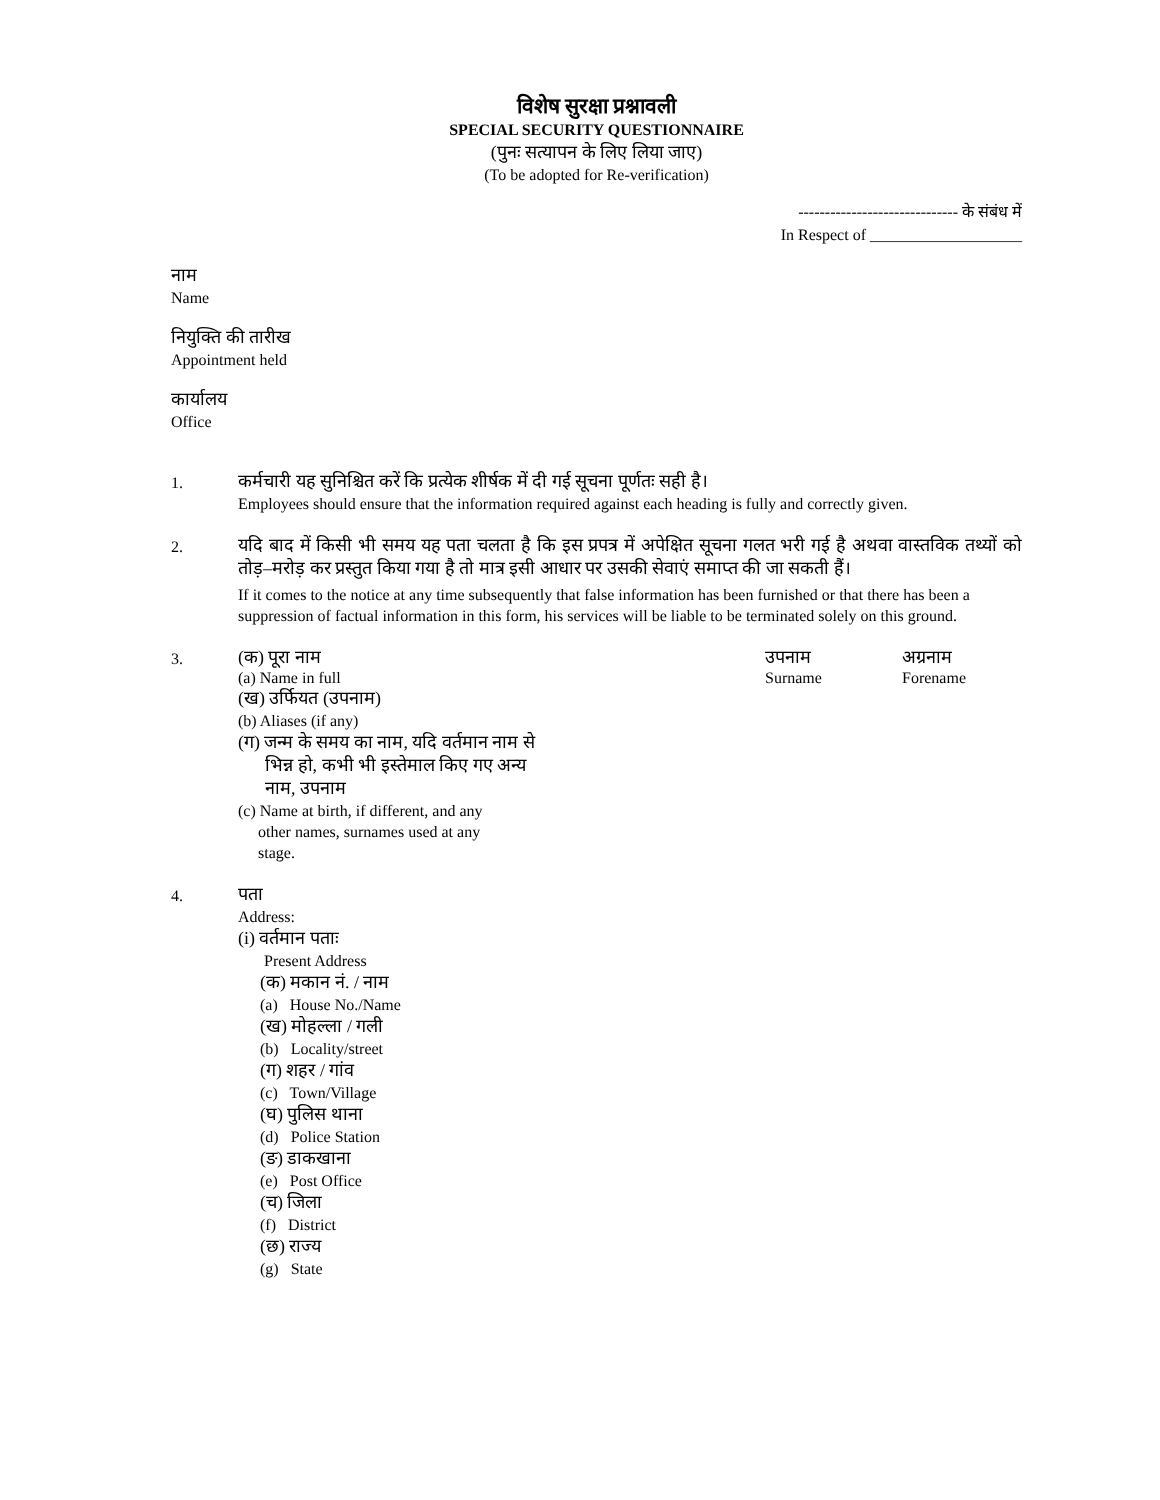विशेष सुरक्षा प्रश्नावली
SPECIAL SECURITY QUESTIONNAIRE
(पुनः सत्यापन के लिए लिया जाए)
(To be adopted for Re-verification)
------------------------------ के संबंध में
In Respect of ___________________
नाम
Name
नियुक्ति की तारीख
Appointment held
कार्यालय
Office
1.
कर्मचारी यह सुनिश्चित करें कि प्रत्येक शीर्षक में दी गई सूचना पूर्णतः सही है।
Employees should ensure that the information required against each heading is fully and correctly given.
2.
यदि बाद में किसी भी समय यह पता चलता है कि इस प्रपत्र में अपेक्षित सूचना गलत भरी गई है अथवा वास्तविक तथ्यों को तोड़–मरोड़ कर प्रस्तुत किया गया है तो मात्र इसी आधार पर उसकी सेवाएं समाप्त की जा सकती हैं।
If it comes to the notice at any time subsequently that false information has been furnished or that there has been a suppression of factual information in this form, his services will be liable to be terminated solely on this ground.
3.
(क) पूरा नाम उपनाम अग्रनाम
(a) Name in full Surname Forename
(ख) उर्फियत (उपनाम)
(b) Aliases (if any)
(ग) जन्म के समय का नाम, यदि वर्तमान नाम से
भिन्न हो, कभी भी इस्तेमाल किए गए अन्य
नाम, उपनाम
(c) Name at birth, if different, and any
other names, surnames used at any
stage.
4.
पता
Address:
(i) वर्तमान पताः
Present Address
(क) मकान नं. / नाम
(a) House No./Name
(ख) मोहल्ला / गली
(b) Locality/street
(ग) शहर / गांव
(c) Town/Village
(घ) पुलिस थाना
(d) Police Station
(ङ) डाकखाना
(e) Post Office
(च) जिला
(f) District
(छ) राज्य
(g) State